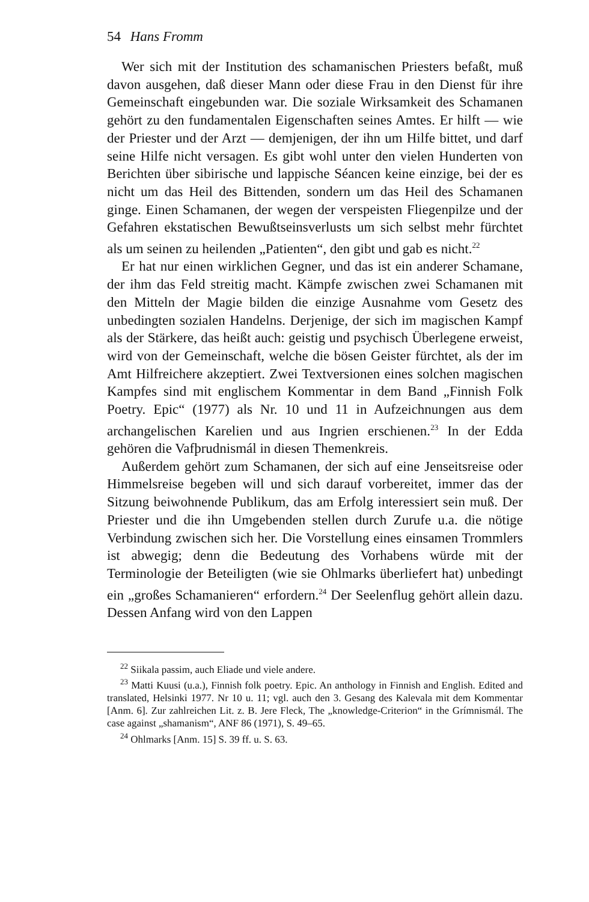54 Hans Fromm
Wer sich mit der Institution des schamanischen Priesters befaßt, muß davon ausgehen, daß dieser Mann oder diese Frau in den Dienst für ihre Gemeinschaft eingebunden war. Die soziale Wirksamkeit des Schamanen gehört zu den fundamentalen Eigenschaften seines Amtes. Er hilft — wie der Priester und der Arzt — demjenigen, der ihn um Hilfe bittet, und darf seine Hilfe nicht versagen. Es gibt wohl unter den vielen Hunderten von Berichten über sibirische und lappische Séancen keine einzige, bei der es nicht um das Heil des Bittenden, sondern um das Heil des Schamanen ginge. Einen Schamanen, der wegen der verspeisten Fliegenpilze und der Gefahren ekstatischen Bewußtseinsverlusts um sich selbst mehr fürchtet als um seinen zu heilenden „Patienten“, den gibt und gab es nicht.<sup>22</sup>
Er hat nur einen wirklichen Gegner, und das ist ein anderer Schamane, der ihm das Feld streitig macht. Kämpfe zwischen zwei Schamanen mit den Mitteln der Magie bilden die einzige Ausnahme vom Gesetz des unbedingten sozialen Handelns. Derjenige, der sich im magischen Kampf als der Stärkere, das heißt auch: geistig und psychisch Überlegene erweist, wird von der Gemeinschaft, welche die bösen Geister fürchtet, als der im Amt Hilfreichere akzeptiert. Zwei Textversionen eines solchen magischen Kampfes sind mit englischem Kommentar in dem Band „Finnish Folk Poetry. Epic“ (1977) als Nr. 10 und 11 in Aufzeichnungen aus dem archangelischen Karelien und aus Ingrien erschienen.<sup>23</sup> In der Edda gehören die Vafþrudnismál in diesen Themenkreis.
Außerdem gehört zum Schamanen, der sich auf eine Jenseitsreise oder Himmelsreise begeben will und sich darauf vorbereitet, immer das der Sitzung beiwohnende Publikum, das am Erfolg interessiert sein muß. Der Priester und die ihn Umgebenden stellen durch Zurufe u.a. die nötige Verbindung zwischen sich her. Die Vorstellung eines einsamen Trommlers ist abwegig; denn die Bedeutung des Vorhabens würde mit der Terminologie der Beteiligten (wie sie Ohlmarks überliefert hat) unbedingt ein „großes Schamanieren“ erfordern.<sup>24</sup> Der Seelenflug gehört allein dazu. Dessen Anfang wird von den Lappen
<sup>22</sup> Siikala passim, auch Eliade und viele andere.
<sup>23</sup> Matti Kuusi (u.a.), Finnish folk poetry. Epic. An anthology in Finnish and English. Edited and translated, Helsinki 1977. Nr 10 u. 11; vgl. auch den 3. Gesang des Kalevala mit dem Kommentar [Anm. 6]. Zur zahlreichen Lit. z. B. Jere Fleck, The „knowledge-Criterion“ in the Grímnismál. The case against „shamanism“, ANF 86 (1971), S. 49–65.
<sup>24</sup> Ohlmarks [Anm. 15] S. 39 ff. u. S. 63.